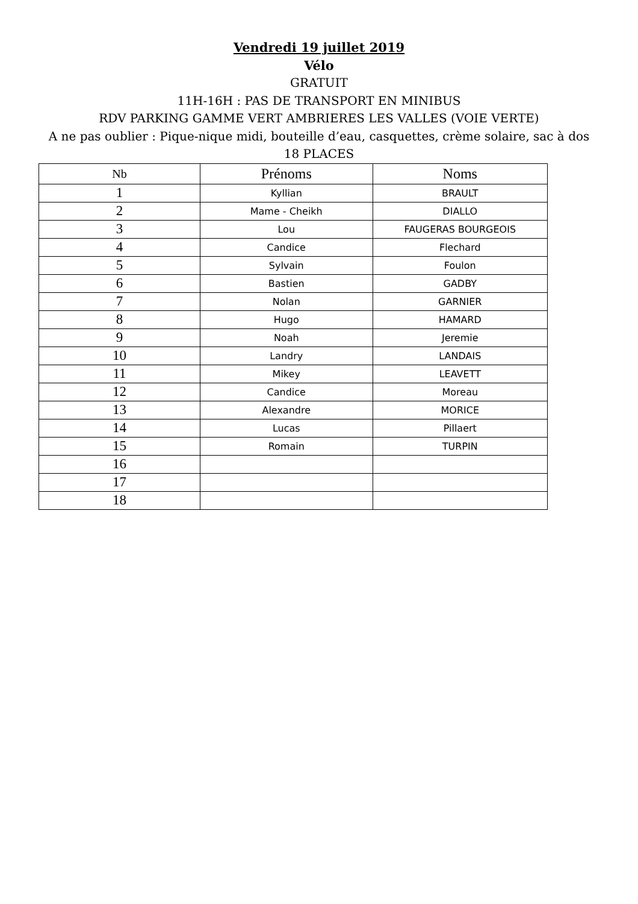Vendredi 19 juillet 2019
Vélo
GRATUIT
11H-16H : PAS DE TRANSPORT EN MINIBUS
RDV PARKING GAMME VERT AMBRIERES LES VALLES (VOIE VERTE)
A ne pas oublier : Pique-nique midi, bouteille d’eau, casquettes, crème solaire, sac à dos
18 PLACES
| Nb | Prénoms | Noms |
| --- | --- | --- |
| 1 | Kyllian | BRAULT |
| 2 | Mame - Cheikh | DIALLO |
| 3 | Lou | FAUGERAS BOURGEOIS |
| 4 | Candice | Flechard |
| 5 | Sylvain | Foulon |
| 6 | Bastien | GADBY |
| 7 | Nolan | GARNIER |
| 8 | Hugo | HAMARD |
| 9 | Noah | Jeremie |
| 10 | Landry | LANDAIS |
| 11 | Mikey | LEAVETT |
| 12 | Candice | Moreau |
| 13 | Alexandre | MORICE |
| 14 | Lucas | Pillaert |
| 15 | Romain | TURPIN |
| 16 | | |
| 17 | | |
| 18 | | |